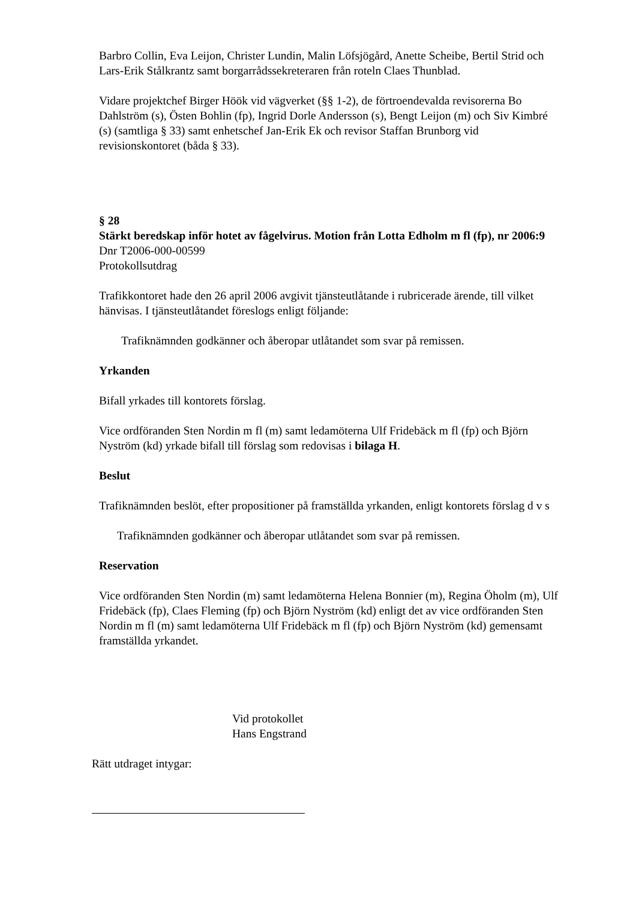Barbro Collin, Eva Leijon, Christer Lundin, Malin Löfsjögård, Anette Scheibe, Bertil Strid och Lars-Erik Stålkrantz samt borgarrådssekreteraren från roteln Claes Thunblad.
Vidare projektchef Birger Höök vid vägverket (§§ 1-2), de förtroendevalda revisorerna Bo Dahlström (s), Östen Bohlin (fp), Ingrid Dorle Andersson (s), Bengt Leijon (m) och Siv Kimbré (s) (samtliga § 33) samt enhetschef Jan-Erik Ek och revisor Staffan Brunborg vid revisionskontoret (båda § 33).
§ 28
Stärkt beredskap inför hotet av fågelvirus. Motion från Lotta Edholm m fl (fp), nr 2006:9
Dnr T2006-000-00599
Protokollsutdrag
Trafikkontoret hade den 26 april 2006 avgivit tjänsteutlåtande i rubricerade ärende, till vilket hänvisas. I tjänsteutlåtandet föreslogs enligt följande:
Trafiknämnden godkänner och åberopar utlåtandet som svar på remissen.
Yrkanden
Bifall yrkades till kontorets förslag.
Vice ordföranden Sten Nordin m fl (m) samt ledamöterna Ulf Fridebäck m fl (fp) och Björn Nyström (kd) yrkade bifall till förslag som redovisas i bilaga H.
Beslut
Trafiknämnden beslöt, efter propositioner på framställda yrkanden, enligt kontorets förslag d v s
Trafiknämnden godkänner och åberopar utlåtandet som svar på remissen.
Reservation
Vice ordföranden Sten Nordin (m) samt ledamöterna Helena Bonnier (m), Regina Öholm (m), Ulf Fridebäck (fp), Claes Fleming (fp) och Björn Nyström (kd) enligt det av vice ordföranden Sten Nordin m fl (m) samt ledamöterna Ulf Fridebäck m fl (fp) och Björn Nyström (kd) gemensamt framställda yrkandet.
Vid protokollet
Hans Engstrand
Rätt utdraget intygar: